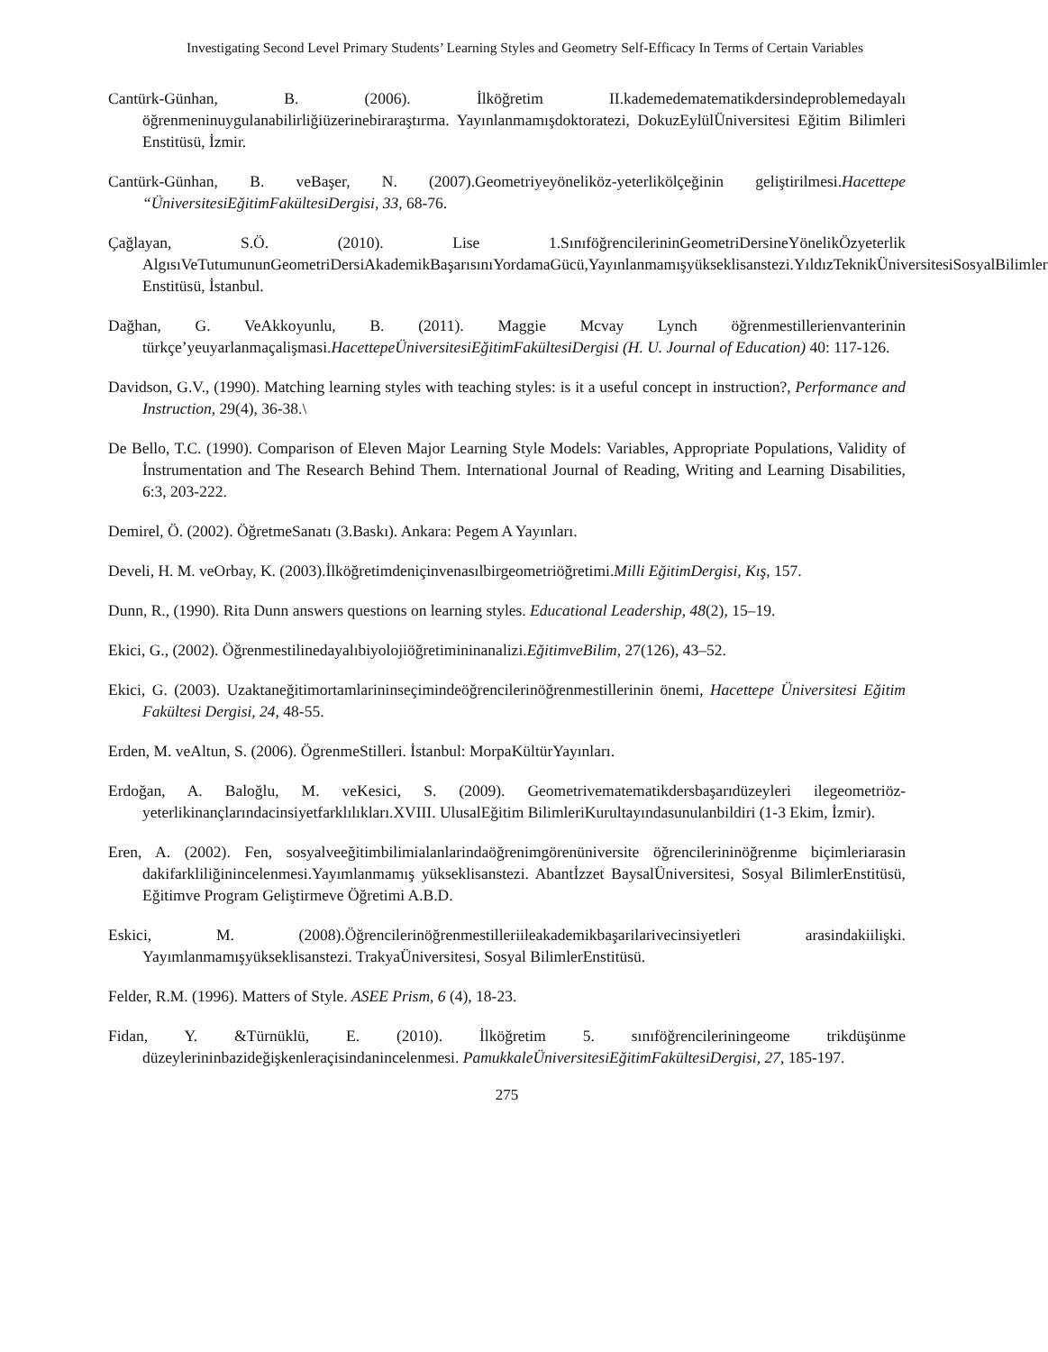Investigating Second Level Primary Students’ Learning Styles and Geometry Self-Efficacy In Terms of Certain Variables
Cantürk-Günhan, B. (2006). İlköğretim II.kademedematematikdersindeproblemedayalı öğrenmeninuygulanabilirliğiüzerinebiraraştırma. Yayınlanmamışdoktoratezi, DokuzEylülÜniversitesi Eğitim Bilimleri Enstitüsü, İzmir.
Cantürk-Günhan, B. veBaşer, N. (2007).Geometriyeyöneliköz-yeterlikölçeğinin geliştirilmesi.Hacettepe “ÜniversitesiEğitimFakültesiDergisi, 33, 68-76.
Çağlayan, S.Ö. (2010). Lise 1.SınıföğrencilerininGeometriDersineYönelikÖzyeterlik AlgısıVeTutumununGeometriDersiAkademikBaşarısınıYordamaGücü,Yayınlanmamışyükseklisanstezi.YıldızTeknikÜniversitesiSosyalBilimler Enstitüsü, İstanbul.
Dağhan, G. VeAkkoyunlu, B. (2011). Maggie Mcvay Lynch öğrenmestillerienvanterinin türkçe’yeuyarlanmaçalişmasi.HacettepeÜniversitesiEğitimFakültesiDergisi (H. U. Journal of Education) 40: 117-126.
Davidson, G.V., (1990). Matching learning styles with teaching styles: is it a useful concept in instruction?, Performance and Instruction, 29(4), 36-38.\
De Bello, T.C. (1990). Comparison of Eleven Major Learning Style Models: Variables, Appropriate Populations, Validity of İnstrumentation and The Research Behind Them. International Journal of Reading, Writing and Learning Disabilities, 6:3, 203-222.
Demirel, Ö. (2002). ÖğretmeSanatı (3.Baskı). Ankara: Pegem A Yayınları.
Develi, H. M. veOrbay, K. (2003).İlköğretimdeniçinvenasılbirgeometriöğretimi.Milli EğitimDergisi, Kış, 157.
Dunn, R., (1990). Rita Dunn answers questions on learning styles. Educational Leadership, 48(2), 15–19.
Ekici, G., (2002). Öğrenmestilinedayalıbiyolojiöğretimininanalizi.EğitimveBilim, 27(126), 43–52.
Ekici, G. (2003). Uzaktaneğitimortamlarininseçimindeöğrencilerinöğrenmestillerinin önemi, Hacettepe Üniversitesi Eğitim Fakültesi Dergisi, 24, 48-55.
Erden, M. veAltun, S. (2006). ÖgrenmeStilleri. İstanbul: MorpaKültürYayınları.
Erdoğan, A. Baloğlu, M. veKesici, S. (2009). Geometrivematematikdersbaşarıdüzeyleri ilegeometriöz-yeterlikinançlarındacinsiyetfarklılıkları.XVIII. UlusalEğitim BilimleriKurultayındasunulanbildiri (1-3 Ekim, İzmir).
Eren, A. (2002). Fen, sosyalveeğitimbilimialanlarindaöğrenimgörenüniversite öğrencilerininöğrenme biçimleriarasin dakifarkliliğinincelenmesi.Yayımlanmamış yükseklisanstezi. Abantİzzet BaysalÜniversitesi, Sosyal BilimlerEnstitüsü, Eğitimve Program Geliştirmeve Öğretimi A.B.D.
Eskici, M. (2008).Öğrencilerinöğrenmestilleriileakademikbaşarilarivecinsiyetleri arasindakiilişki. Yayımlanmamışyükseklisanstezi. TrakyaÜniversitesi, Sosyal BilimlerEnstitüsü.
Felder, R.M. (1996). Matters of Style. ASEE Prism, 6 (4), 18-23.
Fidan, Y. &Türnüklü, E. (2010). İlköğretim 5. sınıföğrencileriningeome trikdüşünme düzeylerininbazideğişkenleraçisindanincelenmesi. PamukkaleÜniversitesiEğitimFakültesiDergisi, 27, 185-197.
275